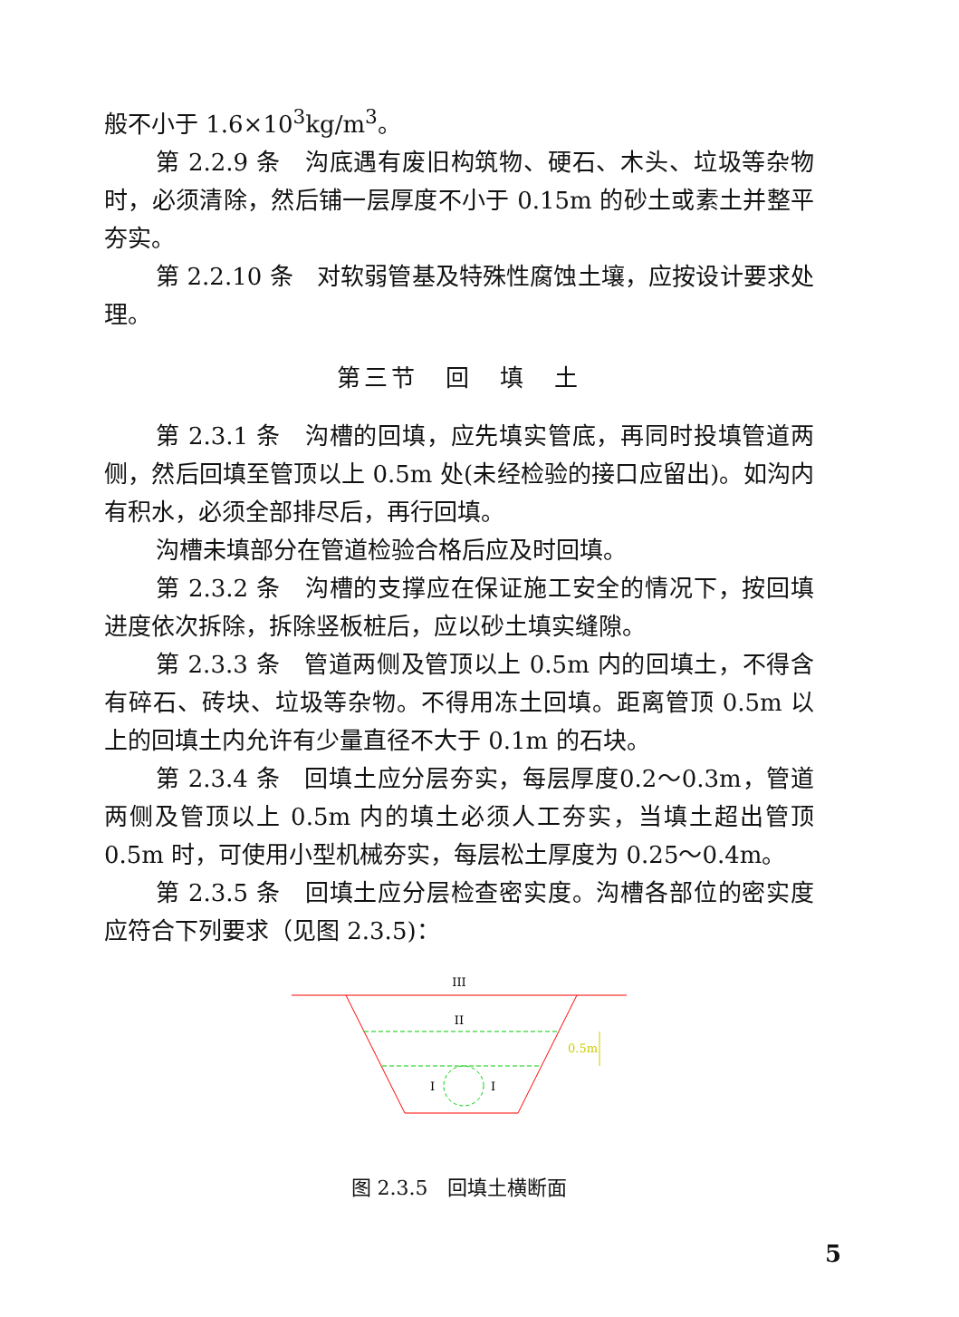般不小于 1.6×10<sup>3</sup>kg/m<sup>3</sup>。
第 2.2.9 条　沟底遇有废旧构筑物、硬石、木头、垃圾等杂物时，必须清除，然后铺一层厚度不小于 0.15m 的砂土或素土并整平夯实。
第 2.2.10 条　对软弱管基及特殊性腐蚀土壤，应按设计要求处理。
第三节　回　填　土
第 2.3.1 条　沟槽的回填，应先填实管底，再同时投填管道两侧，然后回填至管顶以上 0.5m 处(未经检验的接口应留出)。如沟内有积水，必须全部排尽后，再行回填。
沟槽未填部分在管道检验合格后应及时回填。
第 2.3.2 条　沟槽的支撑应在保证施工安全的情况下，按回填进度依次拆除，拆除竖板桩后，应以砂土填实缝隙。
第 2.3.3 条　管道两侧及管顶以上 0.5m 内的回填土，不得含有碎石、砖块、垃圾等杂物。不得用冻土回填。距离管顶 0.5m 以上的回填土内允许有少量直径不大于 0.1m 的石块。
第 2.3.4 条　回填土应分层夯实，每层厚度0.2～0.3m，管道两侧及管顶以上 0.5m 内的填土必须人工夯实，当填土超出管顶 0.5m 时，可使用小型机械夯实，每层松土厚度为 0.25～0.4m。
第 2.3.5 条　回填土应分层检查密实度。沟槽各部位的密实度应符合下列要求（见图 2.3.5)：
III
II
I
I
0.5m
图 2.3.5　回填土横断面
5